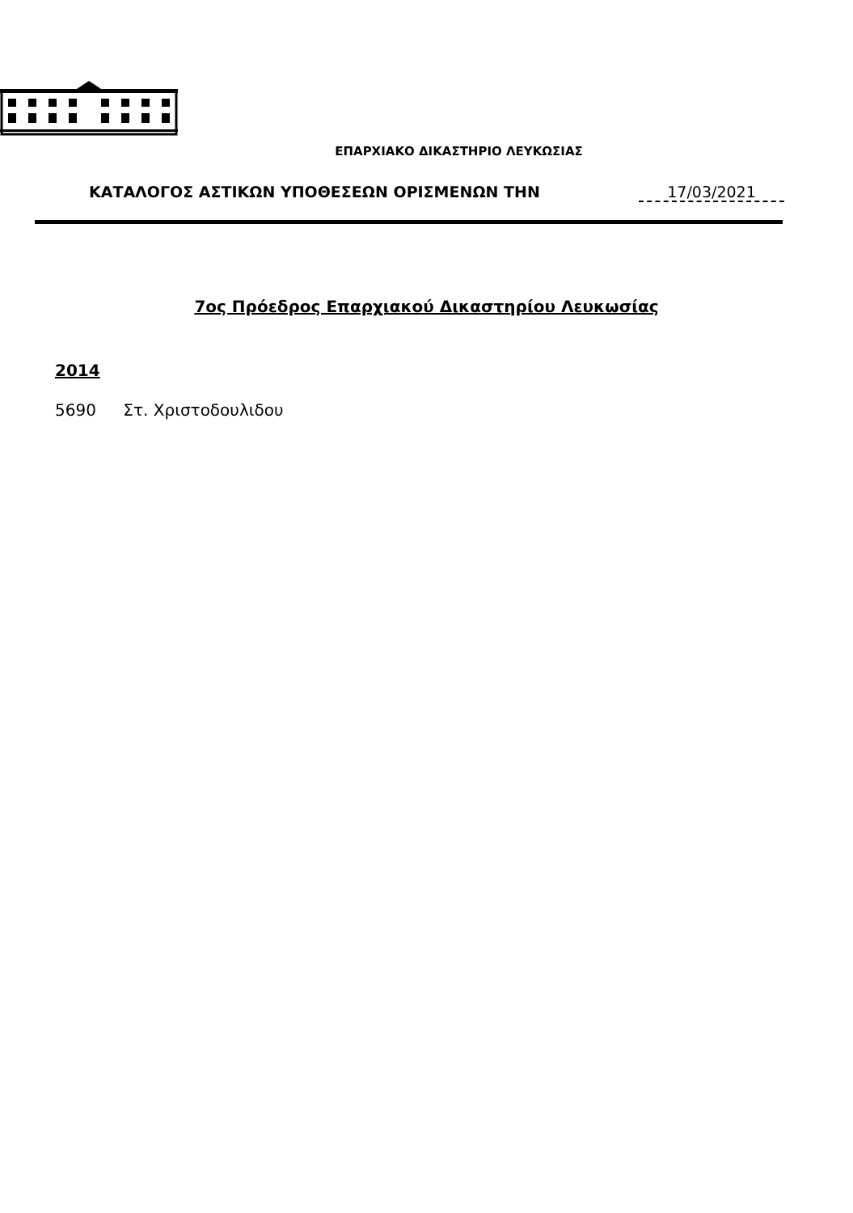ΕΠΑΡΧΙΑΚΟ ΔΙΚΑΣΤΗΡΙΟ ΛΕΥΚΩΣΙΑΣ
ΚΑΤΑΛΟΓΟΣ ΑΣΤΙΚΩΝ ΥΠΟΘΕΣΕΩΝ ΟΡΙΣΜΕΝΩΝ ΤΗΝ 17/03/2021
7ος Πρόεδρος Επαρχιακού Δικαστηρίου Λευκωσίας
2014
5690 Στ. Χριστοδουλιδου